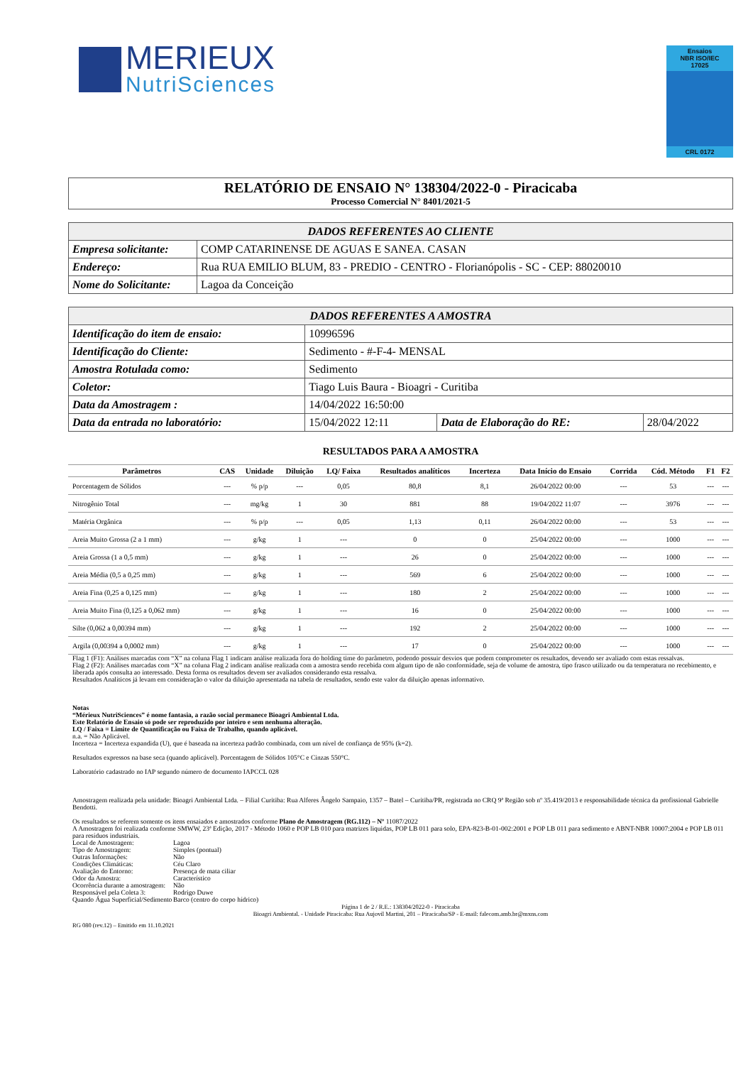MERIEUX
NutriSciences
Ensaios
NBR ISO/IEC
17025
CRL 0172
RELATÓRIO DE ENSAIO N° 138304/2022-0 - Piracicaba
Processo Comercial N° 8401/2021-5
| DADOS REFERENTES AO CLIENTE | |
| --- | --- |
| Empresa solicitante: | COMP CATARINENSE DE AGUAS E SANEA. CASAN |
| Endereço: | Rua RUA EMILIO BLUM, 83 - PREDIO - CENTRO - Florianópolis - SC - CEP: 88020010 |
| Nome do Solicitante: | Lagoa da Conceição |
| DADOS REFERENTES A AMOSTRA | | | |
| --- | --- | --- | --- |
| Identificação do item de ensaio: | 10996596 | | |
| Identificação do Cliente: | Sedimento - #-F-4- MENSAL | | |
| Amostra Rotulada como: | Sedimento | | |
| Coletor: | Tiago Luis Baura - Bioagri - Curitiba | | |
| Data da Amostragem : | 14/04/2022 16:50:00 | | |
| Data da entrada no laboratório: | 15/04/2022 12:11 | Data de Elaboração do RE: | 28/04/2022 |
RESULTADOS PARA A AMOSTRA
| Parâmetros | CAS | Unidade | Diluição | LQ/ Faixa | Resultados analíticos | Incerteza | Data Início do Ensaio | Corrida | Cód. Método | F1 | F2 |
| --- | --- | --- | --- | --- | --- | --- | --- | --- | --- | --- | --- |
| Porcentagem de Sólidos | --- | % p/p | --- | 0,05 | 80,8 | 8,1 | 26/04/2022 00:00 | --- | 53 | --- | --- |
| Nitrogênio Total | --- | mg/kg | 1 | 30 | 881 | 88 | 19/04/2022 11:07 | --- | 3976 | --- | --- |
| Matéria Orgânica | --- | % p/p | --- | 0,05 | 1,13 | 0,11 | 26/04/2022 00:00 | --- | 53 | --- | --- |
| Areia Muito Grossa (2 a 1 mm) | --- | g/kg | 1 | --- | 0 | 0 | 25/04/2022 00:00 | --- | 1000 | --- | --- |
| Areia Grossa (1 a 0,5 mm) | --- | g/kg | 1 | --- | 26 | 0 | 25/04/2022 00:00 | --- | 1000 | --- | --- |
| Areia Média (0,5 a 0,25 mm) | --- | g/kg | 1 | --- | 569 | 6 | 25/04/2022 00:00 | --- | 1000 | --- | --- |
| Areia Fina (0,25 a 0,125 mm) | --- | g/kg | 1 | --- | 180 | 2 | 25/04/2022 00:00 | --- | 1000 | --- | --- |
| Areia Muito Fina (0,125 a 0,062 mm) | --- | g/kg | 1 | --- | 16 | 0 | 25/04/2022 00:00 | --- | 1000 | --- | --- |
| Silte (0,062 a 0,00394 mm) | --- | g/kg | 1 | --- | 192 | 2 | 25/04/2022 00:00 | --- | 1000 | --- | --- |
| Argila (0,00394 a 0,0002 mm) | --- | g/kg | 1 | --- | 17 | 0 | 25/04/2022 00:00 | --- | 1000 | --- | --- |
Flag 1 (F1): Análises marcadas com “X” na coluna Flag 1 indicam análise realizada fora do holding time do parâmetro, podendo possuir desvios que podem comprometer os resultados, devendo ser avaliado com estas ressalvas.
Flag 2 (F2): Análises marcadas com “X” na coluna Flag 2 indicam análise realizada com a amostra sendo recebida com algum tipo de não conformidade, seja de volume de amostra, tipo frasco utilizado ou da temperatura no recebimento, e liberada após consulta ao interessado. Desta forma os resultados devem ser avaliados considerando esta ressalva.
Resultados Analíticos já levam em consideração o valor da diluição apresentada na tabela de resultados, sendo este valor da diluição apenas informativo.
Notas
“Mérieux NutriSciences” é nome fantasia, a razão social permanece Bioagri Ambiental Ltda.
Este Relatório de Ensaio só pode ser reproduzido por inteiro e sem nenhuma alteração.
LQ / Faixa = Limite de Quantificação ou Faixa de Trabalho, quando aplicável.
n.a. = Não Aplicável.
Incerteza = Incerteza expandida (U), que é baseada na incerteza padrão combinada, com um nível de confiança de 95% (k=2).
Resultados expressos na base seca (quando aplicável). Porcentagem de Sólidos 105°C e Cinzas 550°C.
Laboratório cadastrado no IAP segundo número de documento IAPCCL 028
Amostragem realizada pela unidade: Bioagri Ambiental Ltda. – Filial Curitiba: Rua Alferes Ângelo Sampaio, 1357 – Batel – Curitiba/PR, registrada no CRQ 9ª Região sob nº 35.419/2013 e responsabilidade técnica da profissional Gabrielle Bendotti.
Os resultados se referem somente os itens ensaiados e amostrados conforme Plano de Amostragem (RG.112) – Nº 11087/2022
A Amostragem foi realizada conforme SMWW, 23ª Edição, 2017 - Método 1060 e POP LB 010 para matrizes liquidas, POP LB 011 para solo, EPA-823-B-01-002:2001 e POP LB 011 para sedimento e ABNT-NBR 10007:2004 e POP LB 011 para resíduos industriais.
Local de Amostragem:
Lagoa
Tipo de Amostragem:
Simples (pontual)
Outras Informações:
Não
Condições Climáticas:
Céu Claro
Avaliação do Entorno:
Presença de mata ciliar
Odor da Amostra:
Característico
Ocorrência durante a amostragem:
Não
Responsável pela Coleta 3:
Rodrigo Duwe
Quando Água Superficial/Sedimento
Barco (centro do corpo hídrico)
Página 1 de 2 / R.E.: 138304/2022-0 - Piracicaba
Bioagri Ambiental. - Unidade Piracicaba: Rua Aujovil Martini, 201 – Piracicaba/SP - E-mail: falecom.amb.br@mxns.com
RG 080 (rev.12) – Emitido em 11.10.2021